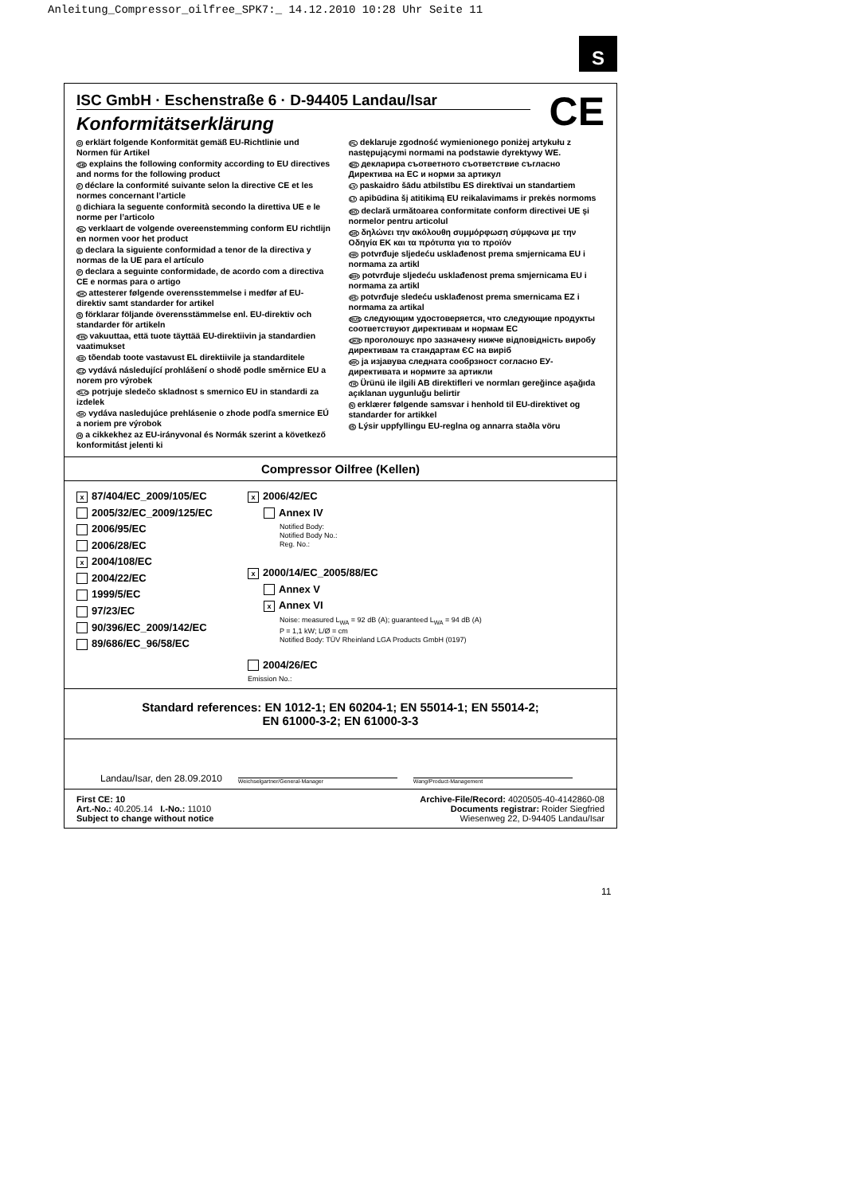Anleitung_Compressor_oilfree_SPK7:_ 14.12.2010 10:28 Uhr Seite 11
S
ISC GmbH · Eschenstraße 6 · D-94405 Landau/Isar
CE
Konformitätserklärung
D erklärt folgende Konformität gemäß EU-Richtlinie und Normen für Artikel
GB explains the following conformity according to EU directives and norms for the following product
F déclare la conformité suivante selon la directive CE et les normes concernant l’article
I dichiara la seguente conformità secondo la direttiva UE e le norme per l’articolo
NL verklaart de volgende overeenstemming conform EU richtlijn en normen voor het product
E declara la siguiente conformidad a tenor de la directiva y normas de la UE para el artículo
P declara a seguinte conformidade, de acordo com a directiva CE e normas para o artigo
DK attesterer følgende overensstemmelse i medfør af EU-direktiv samt standarder for artikel
S förklarar följande överensstämmelse enl. EU-direktiv och standarder för artikeln
FIN vakuuttaa, että tuote täyttää EU-direktiivin ja standardien vaatimukset
EE tõendab toote vastavust EL direktiivile ja standarditele
CZ vydává následující prohlášení o shodě podle směrnice EU a norem pro výrobek
SLO potrjuje sledečo skladnost s smernico EU in standardi za izdelek
SK vydáva nasledujúce prehlásenie o zhode podľa smernice EÚ a noriem pre výrobok
H a cikkekhez az EU-irányvonal és Normák szerint a következő konformitást jelenti ki
PL deklaruje zgodność wymienionego poniżej artykułu z następującymi normami na podstawie dyrektywy WE.
BG декларира съответното съответствие съгласно Директива на ЕС и норми за артикул
LV paskaidro šādu atbilstību ES direktīvai un standartiem
LT apibūdina šį atitikimą EU reikalavimams ir prekės normoms
RO declară următoarea conformitate conform directivei UE şi normelor pentru articolul
GR δηλώνει την ακόλουθη συμμόρφωση σύμφωνα με την Οδηγία ΕΚ και τα πρότυπα για το προϊόν
HR potvrđuje sljedeću usklađenost prema smjernicama EU i normama za artikl
BIH potvrđuje sljedeću usklađenost prema smjernicama EU i normama za artikl
RS potvrđuje sledeću usklađenost prema smernicama EZ i normama za artikal
RUS следующим удостоверяется, что следующие продукты соответствуют директивам и нормам ЕС
UKR проголошує про зазначену нижче відповідність виробу директивам та стандартам ЄС на виріб
MK ја изјавува следната сообрзност согласно ЕУ-директивата и нормите за артикли
TR Ürünü ile ilgili AB direktifleri ve normları gereğince aşağıda açıklanan uygunluğu belirtir
N erklærer følgende samsvar i henhold til EU-direktivet og standarder for artikkel
IS Lýsir uppfyllingu EU-reglna og annarra staðla vöru
Compressor Oilfree (Kellen)
x 87/404/EC_2009/105/EC
2005/32/EC_2009/125/EC
2006/95/EC
2006/28/EC
x 2004/108/EC
2004/22/EC
1999/5/EC
97/23/EC
90/396/EC_2009/142/EC
89/686/EC_96/58/EC
x 2006/42/EC
Annex IV
Notified Body:
Notified Body No.:
Reg. No.:
x 2000/14/EC_2005/88/EC
Annex V
x Annex VI
Noise: measured L<sub>WA</sub> = 92 dB (A); guaranteed L<sub>WA</sub> = 94 dB (A)
P = 1,1 kW; L/Ø = cm
Notified Body: TÜV Rheinland LGA Products GmbH (0197)
2004/26/EC
Emission No.:
Standard references: EN 1012-1; EN 60204-1; EN 55014-1; EN 55014-2;
EN 61000-3-2; EN 61000-3-3
Landau/Isar, den 28.09.2010
Weichselgartner/General-Manager
Wang/Product-Management
First CE: 10
Art.-No.: 40.205.14 I.-No.: 11010
Subject to change without notice
Archive-File/Record: 4020505-40-4142860-08
Documents registrar: Roider Siegfried
Wiesenweg 22, D-94405 Landau/Isar
11